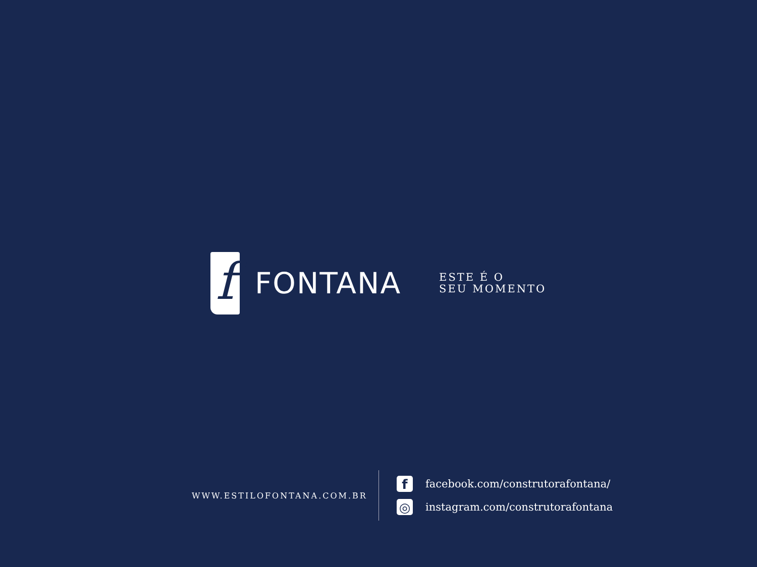f
FONTANA
ESTE É O
SEU MOMENTO
WWW.ESTILOFONTANA.COM.BR
f
facebook.com/construtorafontana/
◎
instagram.com/construtorafontana